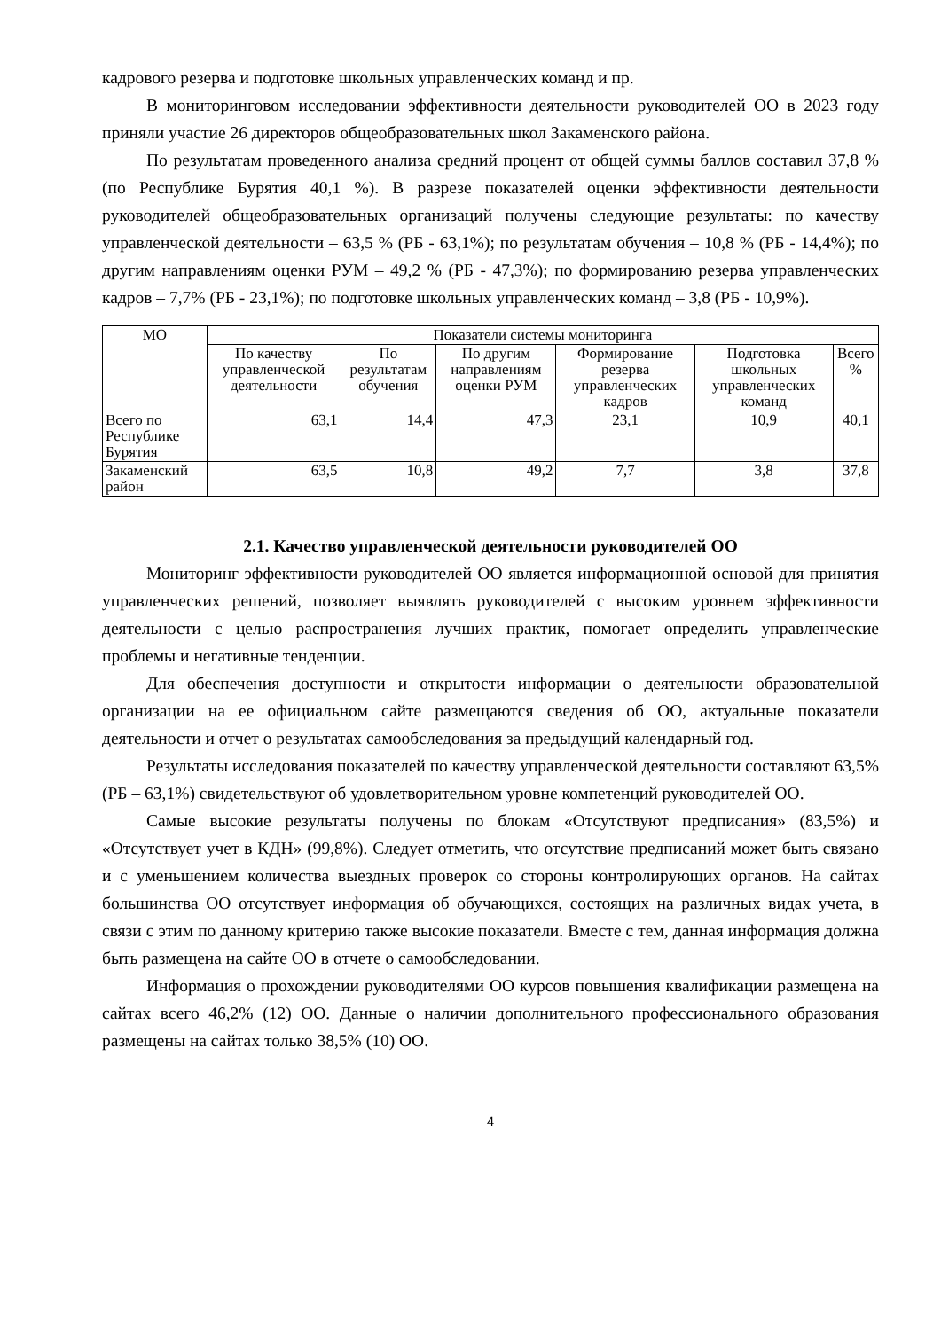кадрового резерва и подготовке школьных управленческих команд и пр.
В мониторинговом исследовании эффективности деятельности руководителей ОО в 2023 году приняли участие 26 директоров общеобразовательных школ Закаменского района.
По результатам проведенного анализа средний процент от общей суммы баллов составил 37,8 % (по Республике Бурятия 40,1 %). В разрезе показателей оценки эффективности деятельности руководителей общеобразовательных организаций получены следующие результаты: по качеству управленческой деятельности – 63,5 % (РБ - 63,1%); по результатам обучения – 10,8 % (РБ - 14,4%); по другим направлениям оценки РУМ – 49,2 % (РБ - 47,3%); по формированию резерва управленческих кадров – 7,7% (РБ - 23,1%); по подготовке школьных управленческих команд – 3,8 (РБ - 10,9%).
| МО | Показатели системы мониторинга | | | | | |
| --- | --- | --- | --- | --- | --- | --- |
| | По качеству управленческой деятельности | По результатам обучения | По другим направлениям оценки РУМ | Формирование резерва управленческих кадров | Подготовка школьных управленческих команд | Всего % |
| Всего по Республике Бурятия | 63,1 | 14,4 | 47,3 | 23,1 | 10,9 | 40,1 |
| Закаменский район | 63,5 | 10,8 | 49,2 | 7,7 | 3,8 | 37,8 |
2.1. Качество управленческой деятельности руководителей ОО
Мониторинг эффективности руководителей ОО является информационной основой для принятия управленческих решений, позволяет выявлять руководителей с высоким уровнем эффективности деятельности с целью распространения лучших практик, помогает определить управленческие проблемы и негативные тенденции.
Для обеспечения доступности и открытости информации о деятельности образовательной организации на ее официальном сайте размещаются сведения об ОО, актуальные показатели деятельности и отчет о результатах самообследования за предыдущий календарный год.
Результаты исследования показателей по качеству управленческой деятельности составляют 63,5% (РБ – 63,1%) свидетельствуют об удовлетворительном уровне компетенций руководителей ОО.
Самые высокие результаты получены по блокам «Отсутствуют предписания» (83,5%) и «Отсутствует учет в КДН» (99,8%). Следует отметить, что отсутствие предписаний может быть связано и с уменьшением количества выездных проверок со стороны контролирующих органов. На сайтах большинства ОО отсутствует информация об обучающихся, состоящих на различных видах учета, в связи с этим по данному критерию также высокие показатели. Вместе с тем, данная информация должна быть размещена на сайте ОО в отчете о самообследовании.
Информация о прохождении руководителями ОО курсов повышения квалификации размещена на сайтах всего 46,2% (12) ОО. Данные о наличии дополнительного профессионального образования размещены на сайтах только 38,5% (10) ОО.
4